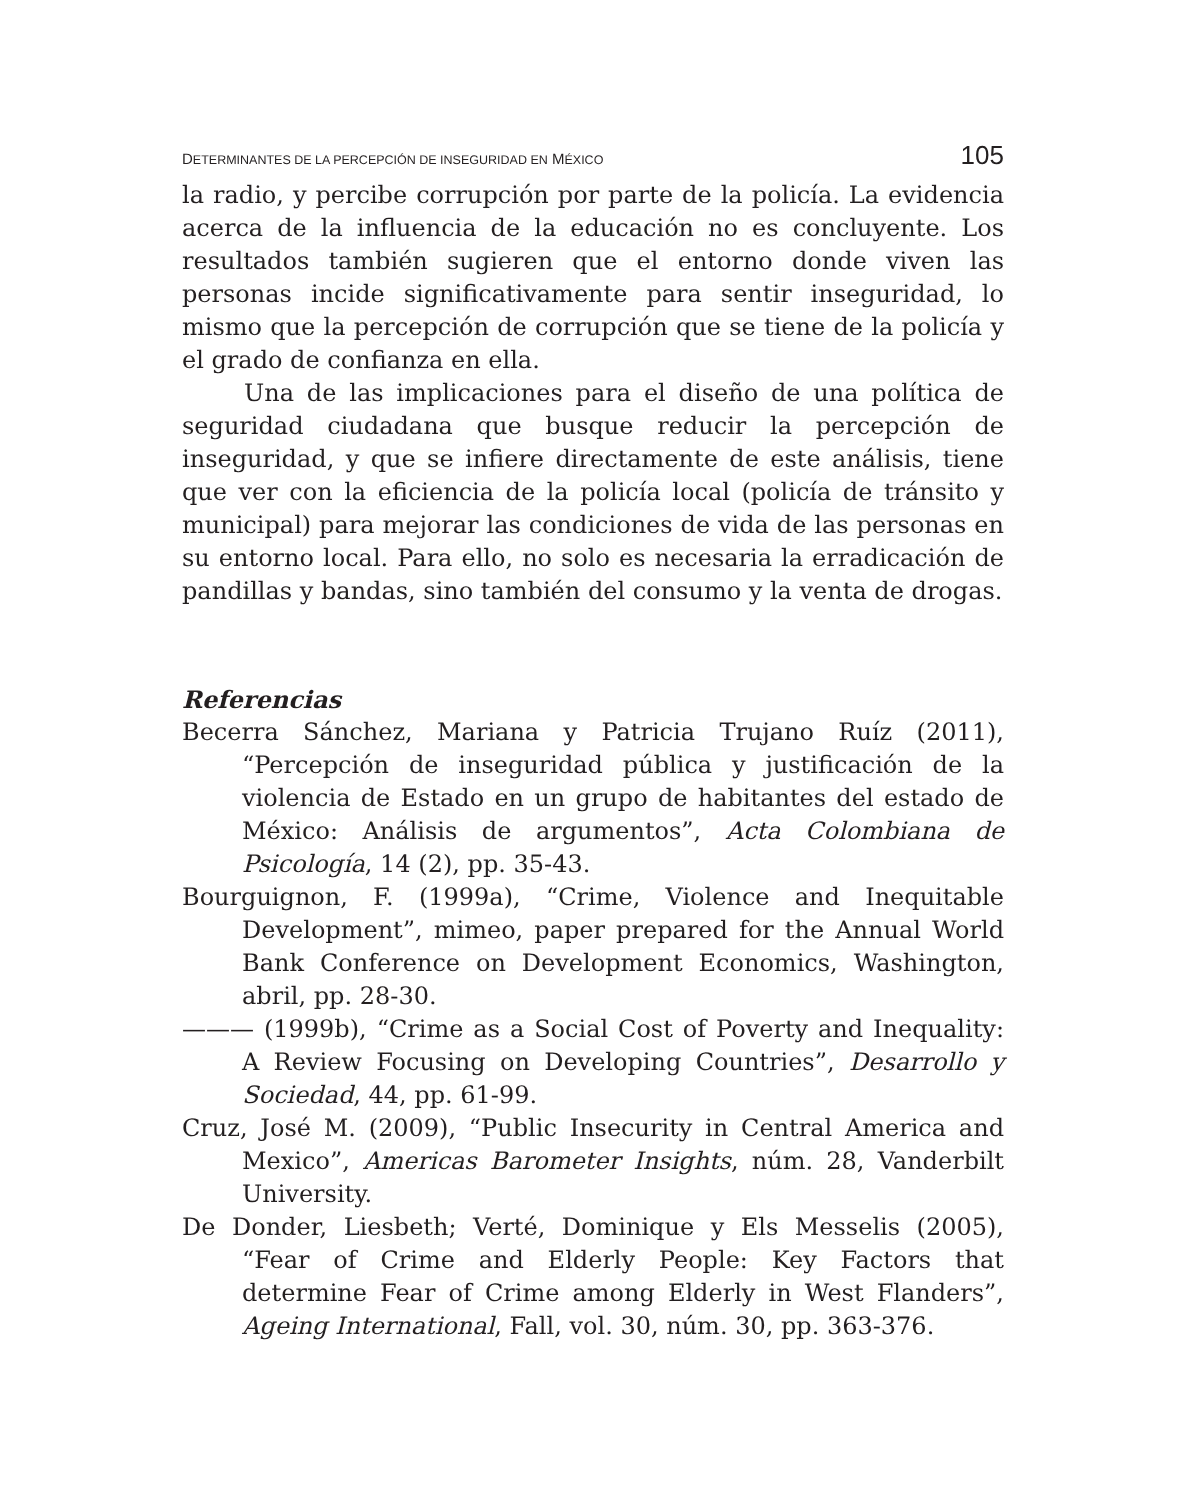DETERMINANTES DE LA PERCEPCIÓN DE INSEGURIDAD EN MÉXICO 105
la radio, y percibe corrupción por parte de la policía. La evidencia acerca de la influencia de la educación no es concluyente. Los resultados también sugieren que el entorno donde viven las personas incide significativamente para sentir inseguridad, lo mismo que la percepción de corrupción que se tiene de la policía y el grado de confianza en ella.
Una de las implicaciones para el diseño de una política de seguridad ciudadana que busque reducir la percepción de inseguridad, y que se infiere directamente de este análisis, tiene que ver con la eficiencia de la policía local (policía de tránsito y municipal) para mejorar las condiciones de vida de las personas en su entorno local. Para ello, no solo es necesaria la erradicación de pandillas y bandas, sino también del consumo y la venta de drogas.
Referencias
Becerra Sánchez, Mariana y Patricia Trujano Ruíz (2011), “Percepción de inseguridad pública y justificación de la violencia de Estado en un grupo de habitantes del estado de México: Análisis de argumentos”, Acta Colombiana de Psicología, 14 (2), pp. 35-43.
Bourguignon, F. (1999a), “Crime, Violence and Inequitable Development”, mimeo, paper prepared for the Annual World Bank Conference on Development Economics, Washington, abril, pp. 28-30.
——— (1999b), “Crime as a Social Cost of Poverty and Inequality: A Review Focusing on Developing Countries”, Desarrollo y Sociedad, 44, pp. 61-99.
Cruz, José M. (2009), “Public Insecurity in Central America and Mexico”, Americas Barometer Insights, núm. 28, Vanderbilt University.
De Donder, Liesbeth; Verté, Dominique y Els Messelis (2005), “Fear of Crime and Elderly People: Key Factors that determine Fear of Crime among Elderly in West Flanders”, Ageing International, Fall, vol. 30, núm. 30, pp. 363-376.